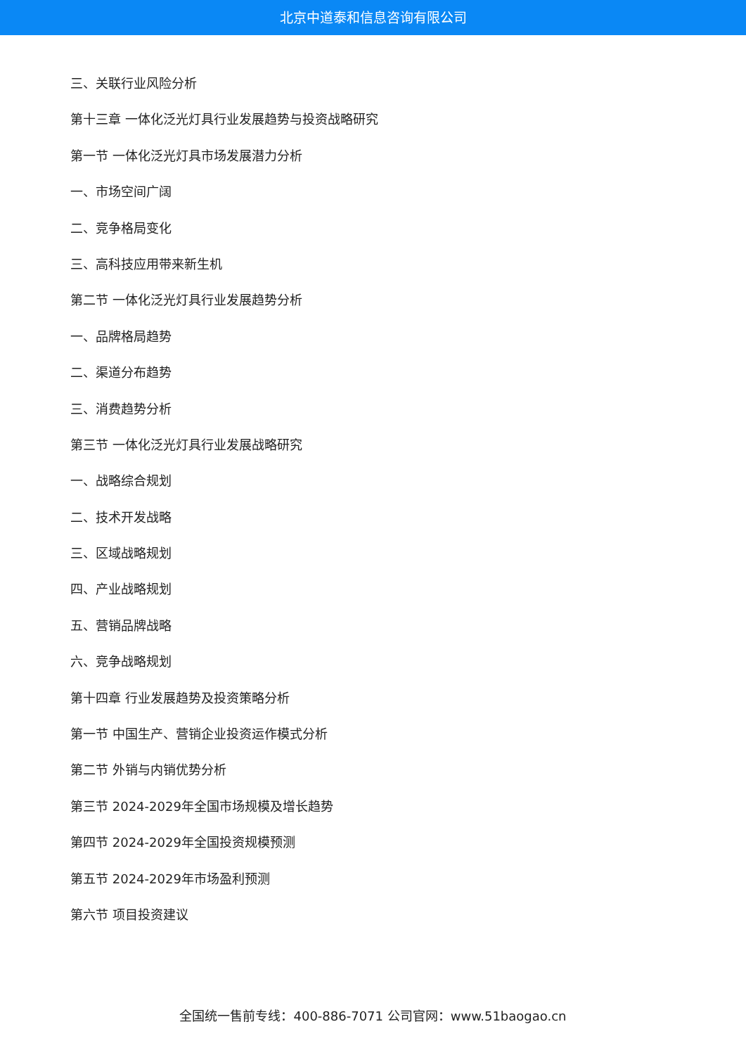北京中道泰和信息咨询有限公司
三、关联行业风险分析
第十三章 一体化泛光灯具行业发展趋势与投资战略研究
第一节 一体化泛光灯具市场发展潜力分析
一、市场空间广阔
二、竞争格局变化
三、高科技应用带来新生机
第二节 一体化泛光灯具行业发展趋势分析
一、品牌格局趋势
二、渠道分布趋势
三、消费趋势分析
第三节 一体化泛光灯具行业发展战略研究
一、战略综合规划
二、技术开发战略
三、区域战略规划
四、产业战略规划
五、营销品牌战略
六、竞争战略规划
第十四章 行业发展趋势及投资策略分析
第一节 中国生产、营销企业投资运作模式分析
第二节 外销与内销优势分析
第三节 2024-2029年全国市场规模及增长趋势
第四节 2024-2029年全国投资规模预测
第五节 2024-2029年市场盈利预测
第六节 项目投资建议
全国统一售前专线：400-886-7071 公司官网：www.51baogao.cn